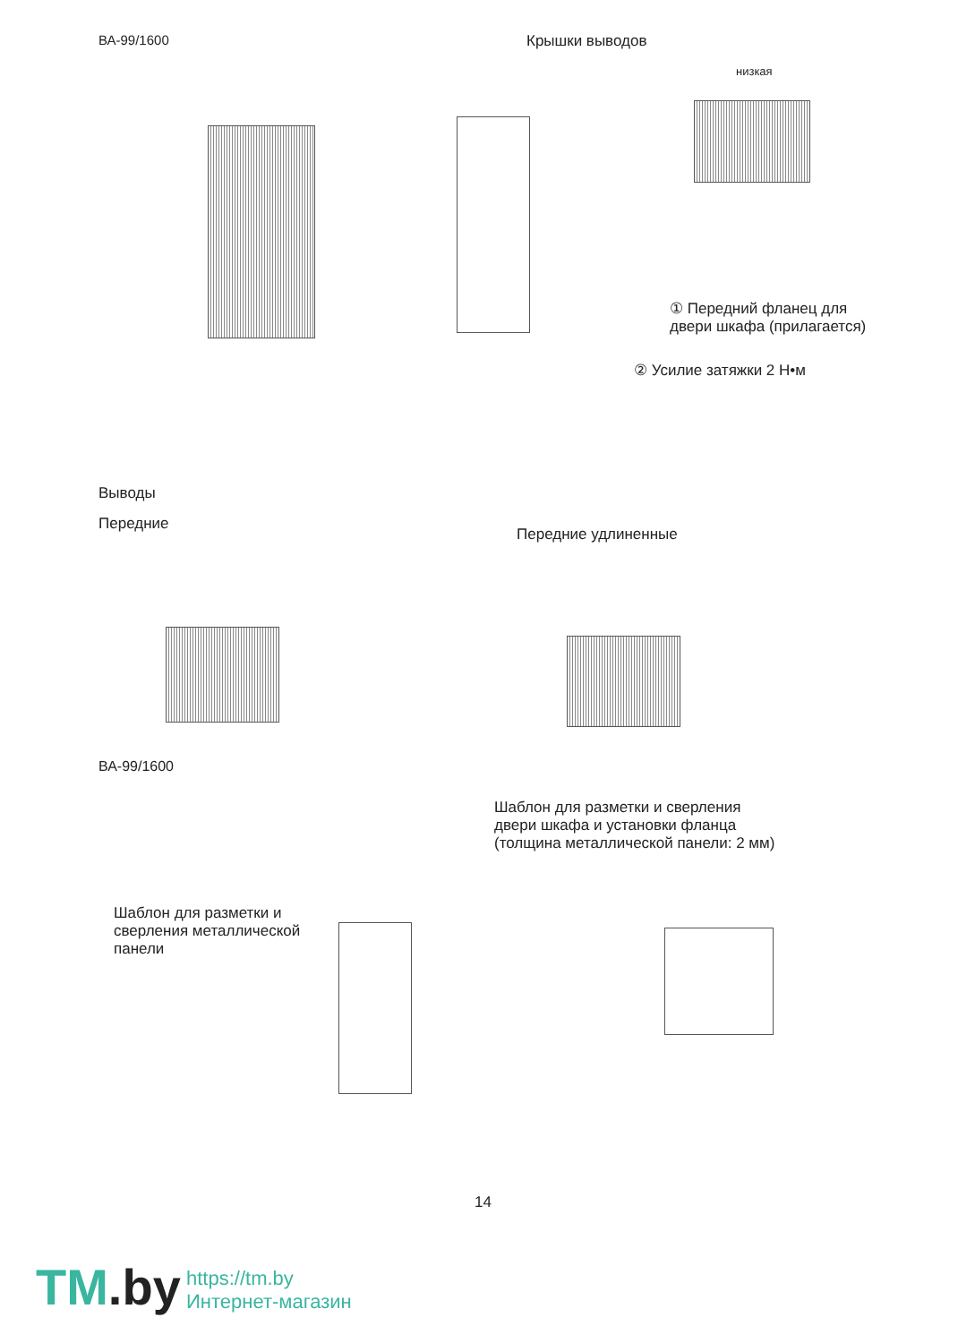ВА-99/1600 Крышки выводов
низкая
① Передний фланец для двери шкафа (прилагается)
② Усилие затяжки 2 Н•м
Выводы
Передние
Передние удлиненные
ВА-99/1600
Шаблон для разметки и сверления двери шкафа и установки фланца (толщина металлической панели: 2 мм)
Шаблон для разметки и сверления металлической панели
14
TM.by
https://tm.by
Интернет-магазин